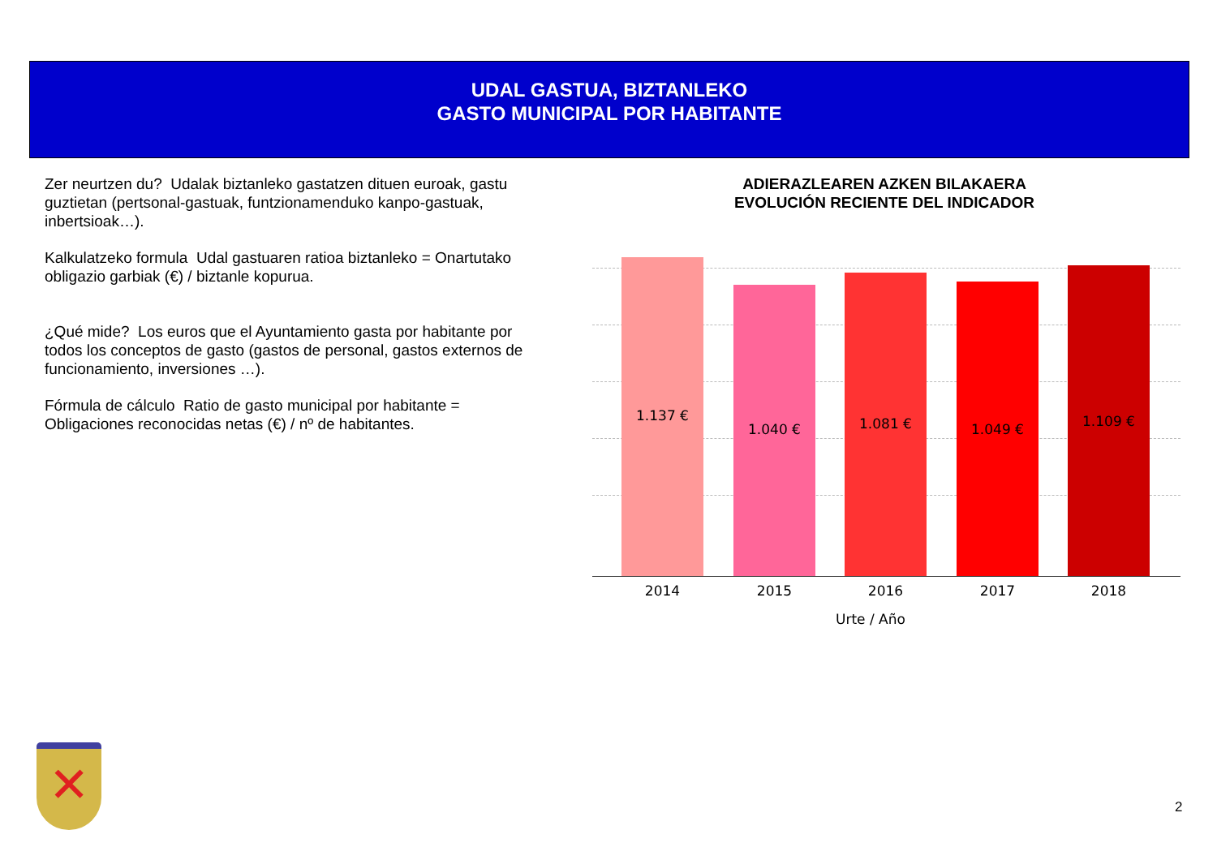UDAL GASTUA, BIZTANLEKO
GASTO MUNICIPAL POR HABITANTE
Zer neurtzen du? Udalak biztanleko gastatzen dituen euroak, gastu guztietan (pertsonal-gastuak, funtzionamenduko kanpo-gastuak, inbertsioak…).
Kalkulatzeko formula Udal gastuaren ratioa biztanleko = Onartutako obligazio garbiak (€) / biztanle kopurua.
¿Qué mide? Los euros que el Ayuntamiento gasta por habitante por todos los conceptos de gasto (gastos de personal, gastos externos de funcionamiento, inversiones …).
Fórmula de cálculo Ratio de gasto municipal por habitante = Obligaciones reconocidas netas (€) / nº de habitantes.
ADIERAZLEAREN AZKEN BILAKAERA
EVOLUCIÓN RECIENTE DEL INDICADOR
1.137 € 1.040 € 1.081 € 1.049 € 1.109 €
2014 2015 2016 2017 2018
Urte / Año
✕
2